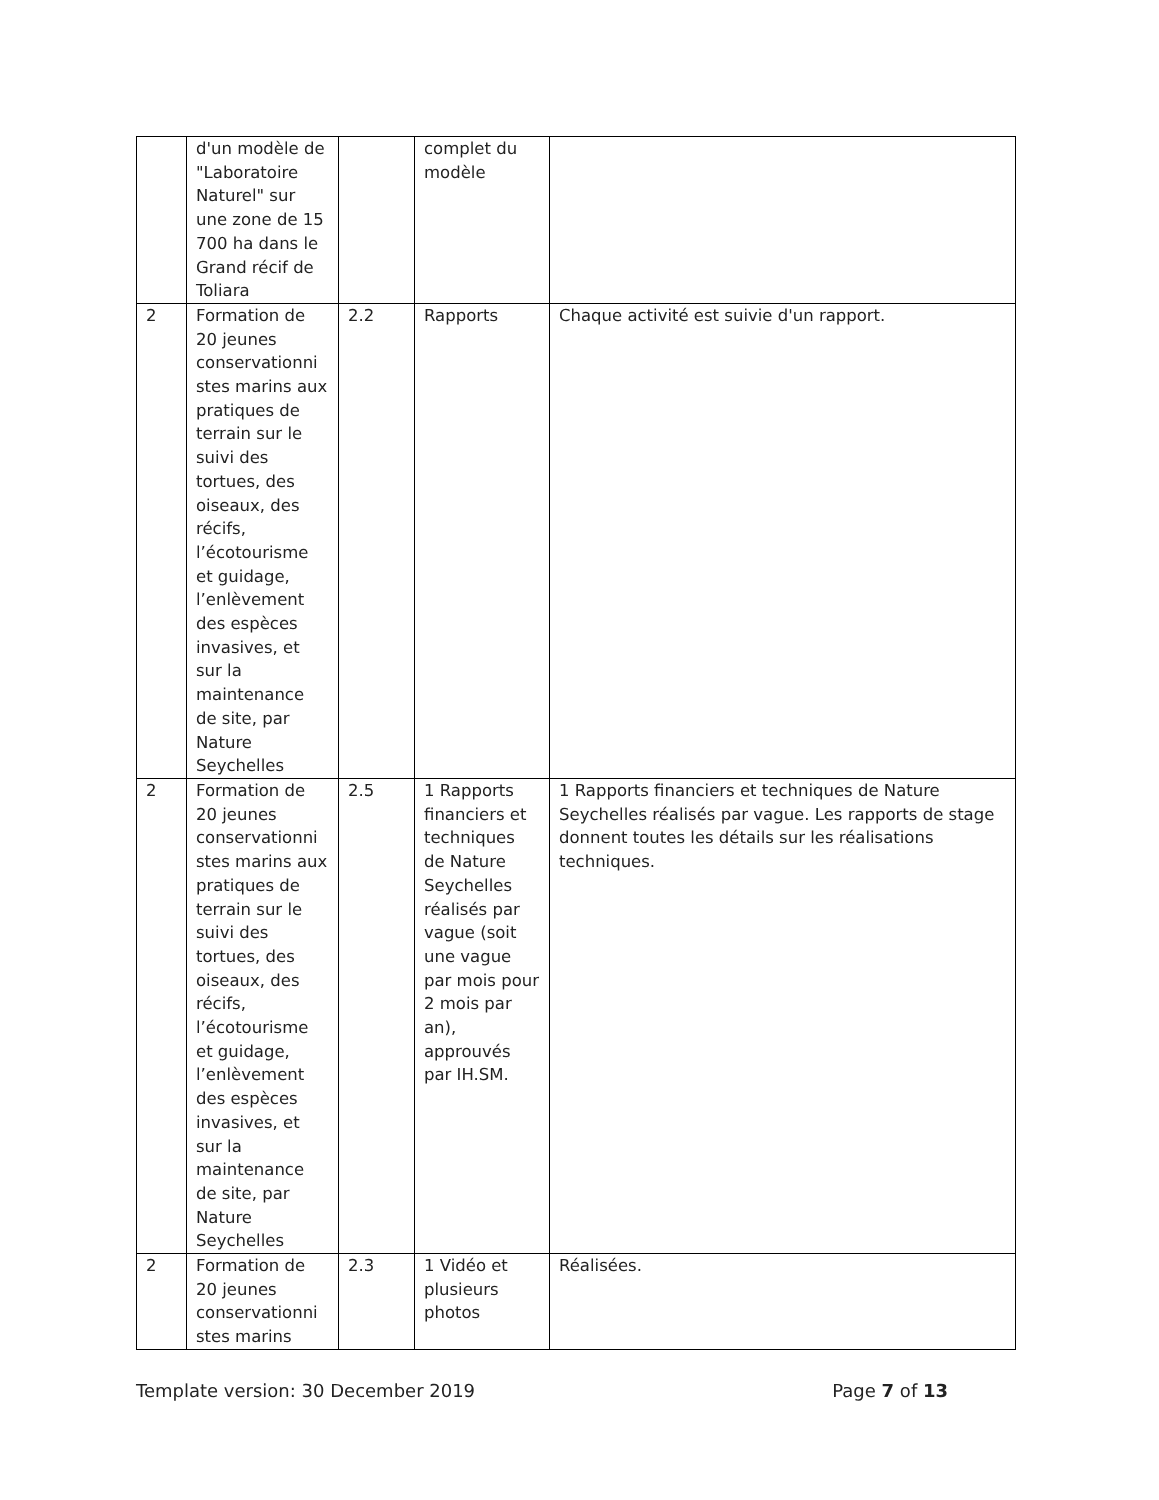| | d'un modèle de "Laboratoire Naturel" sur une zone de 15 700 ha dans le Grand récif de Toliara | | complet du modèle | |
| 2 | Formation de 20 jeunes conservationni stes marins aux pratiques de terrain sur le suivi des tortues, des oiseaux, des récifs, l’écotourisme et guidage, l’enlèvement des espèces invasives, et sur la maintenance de site, par Nature Seychelles | 2.2 | Rapports | Chaque activité est suivie d'un rapport. |
| 2 | Formation de 20 jeunes conservationni stes marins aux pratiques de terrain sur le suivi des tortues, des oiseaux, des récifs, l’écotourisme et guidage, l’enlèvement des espèces invasives, et sur la maintenance de site, par Nature Seychelles | 2.5 | 1 Rapports financiers et techniques de Nature Seychelles réalisés par vague (soit une vague par mois pour 2 mois par an), approuvés par IH.SM. | 1 Rapports financiers et techniques de Nature Seychelles réalisés par vague. Les rapports de stage donnent toutes les détails sur les réalisations techniques. |
| 2 | Formation de 20 jeunes conservationni stes marins | 2.3 | 1 Vidéo et plusieurs photos | Réalisées. |
Template version: 30 December 2019 Page 7 of 13